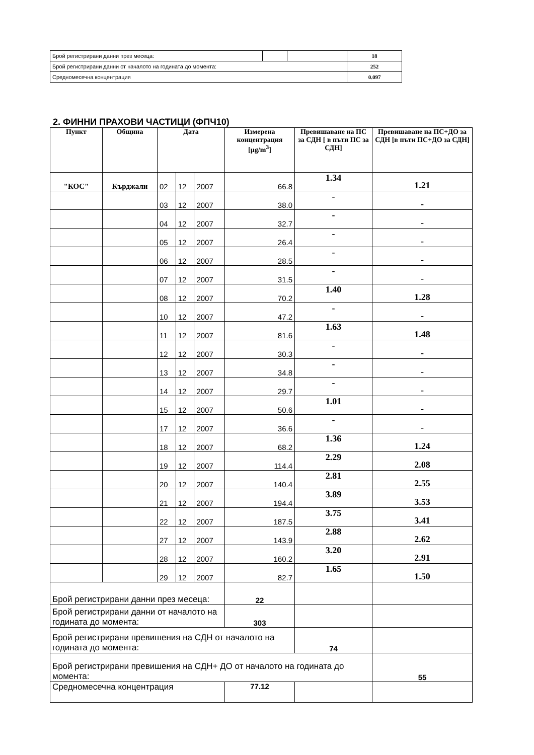| Брой регистрирани данни през месеца: | | | 18 |
| Брой регистрирани данни от началото на годината до момента: | | | 252 |
| Средномесечна концентрация | | | 0.097 |
2. ФИННИ ПРАХОВИ ЧАСТИЦИ (ФПЧ10)
| Пункт | Община | Дата | | | Измерена концентрация [µg/m<sup>3</sup>] | Превишаване на ПС за СДН [ в пъти ПС за СДН] | Превишаване на ПС+ДО за СДН [в пъти ПС+ДО за СДН] |
| --- | --- | --- | --- | --- | --- | --- | --- |
| "КОС" | Кърджали | 02 | 12 | 2007 | 66.8 | 1.34 | 1.21 |
| | | 03 | 12 | 2007 | 38.0 | - | - |
| | | 04 | 12 | 2007 | 32.7 | - | - |
| | | 05 | 12 | 2007 | 26.4 | - | - |
| | | 06 | 12 | 2007 | 28.5 | - | - |
| | | 07 | 12 | 2007 | 31.5 | - | - |
| | | 08 | 12 | 2007 | 70.2 | 1.40 | 1.28 |
| | | 10 | 12 | 2007 | 47.2 | - | - |
| | | 11 | 12 | 2007 | 81.6 | 1.63 | 1.48 |
| | | 12 | 12 | 2007 | 30.3 | - | - |
| | | 13 | 12 | 2007 | 34.8 | - | - |
| | | 14 | 12 | 2007 | 29.7 | - | - |
| | | 15 | 12 | 2007 | 50.6 | 1.01 | - |
| | | 17 | 12 | 2007 | 36.6 | - | - |
| | | 18 | 12 | 2007 | 68.2 | 1.36 | 1.24 |
| | | 19 | 12 | 2007 | 114.4 | 2.29 | 2.08 |
| | | 20 | 12 | 2007 | 140.4 | 2.81 | 2.55 |
| | | 21 | 12 | 2007 | 194.4 | 3.89 | 3.53 |
| | | 22 | 12 | 2007 | 187.5 | 3.75 | 3.41 |
| | | 27 | 12 | 2007 | 143.9 | 2.88 | 2.62 |
| | | 28 | 12 | 2007 | 160.2 | 3.20 | 2.91 |
| | | 29 | 12 | 2007 | 82.7 | 1.65 | 1.50 |
| Брой регистрирани данни през месеца: | | | | | 22 | | |
| Брой регистрирани данни от началото на годината до момента: | | | | | 303 | | |
| Брой регистрирани превишения на СДН от началото на годината до момента: | | | | | | 74 | |
| Брой регистрирани превишения на СДН+ ДО от началото на годината до момента: | | | | | | | 55 |
| Средномесечна концентрация | | | | | 77.12 | | |